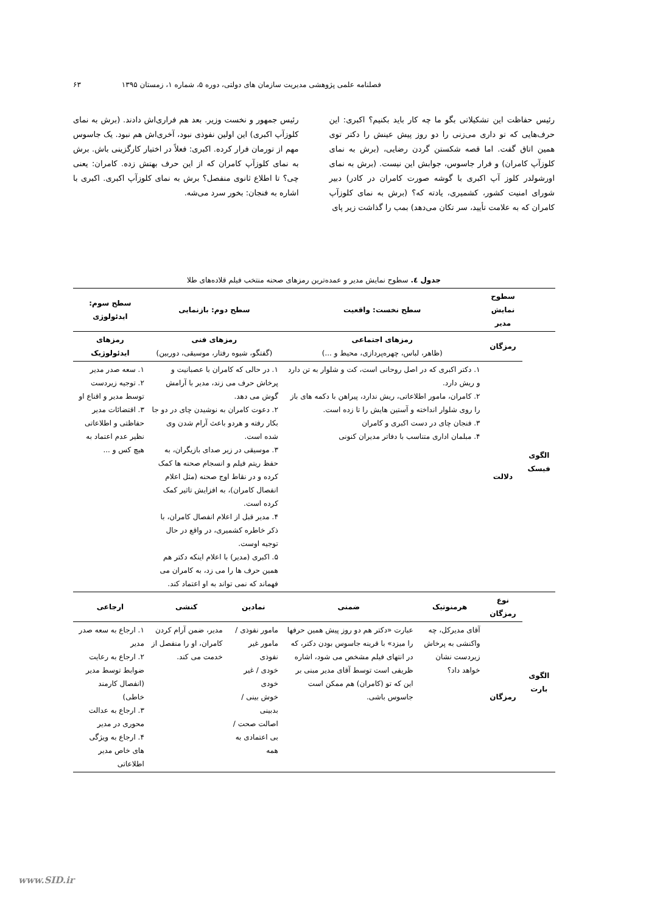فصلنامه علمی پژوهشی مدیریت سازمان های دولتی، دوره ۵، شماره ۱، زمستان ۱۳۹۵ ۶۳
رئیس حفاظت این تشکیلاتی بگو ما چه کار باید بکنیم؟ اکبری: این حرف‌هایی که تو داری می‌زنی را دو روز پیش عینش را دکتر توی همین اتاق گفت. اما قصه شکستن گردن رضایی، (برش به نمای کلوزآپ کامران) و فرار جاسوس، جوابش این نیست. (برش به نمای اورشولدر کلوز آپ اکبری با گوشه صورت کامران در کادر) دبیر شورای امنیت کشور، کشمیری، یادته که؟ (برش به نمای کلوزآپ کامران که به علامت تأیید، سر تکان می‌دهد) بمب را گذاشت زیر پای
رئیس جمهور و نخست وزیر. بعد هم فراری‌اش دادند. (برش به نمای کلوزآپ اکبری) این اولین نفوذی نبود، آخری‌اش هم نبود. یک جاسوس مهم از تورمان فرار کرده. اکبری: فعلاً در اختیار کارگزینی باش. برش به نمای کلوزآپ کامران که از این حرف بهتش زده. کامران: یعنی چی؟ تا اطلاع ثانوی منفصل؟ برش به نمای کلوزآپ اکبری. اکبری با اشاره به فنجان: بخور سرد می‌شه.
جدول ٤. سطوح نمایش مدیر و عمده‌ترین رمزهای صحنه منتخب فیلم قلاده‌های طلا
| | سطوح نمایش مدیر | سطح نخست: واقعیت | | سطح دوم: بازنمایی | | سطح سوم: ایدئولوژی |
| --- | --- | --- | --- | --- | --- | --- |
| الگوی فیسک | رمزگان | رمزهای اجتماعی (ظاهر، لباس، چهره‌پردازی، محیط و ...) | | رمزهای فنی (گفتگو، شیوه رفتار، موسیقی، دوربین) | | رمزهای ایدئولوژیک |
| | دلالت | ۱. دکتر اکبری که در اصل روحانی است، کت و شلوار به تن دارد و ریش دارد. ۲. کامران، مامور اطلاعاتی، ریش ندارد، پیراهن با دکمه های باز را روی شلوار انداخته و آستین هایش را تا زده است. ۳. فنجان چای در دست اکبری و کامران ۴. مبلمان اداری متناسب با دفاتر مدیران کنونی | | ۱. در حالی که کامران با عصبانیت و پرخاش حرف می زند، مدیر با آرامش گوش می دهد. ۲. دعوت کامران به نوشیدن چای در دو جا بکار رفته و هردو باعث آرام شدن وی شده است. ۳. موسیقی در زیر صدای بازیگران، به حفظ ریتم فیلم و انسجام صحنه ها کمک کرده و در نقاط اوج صحنه (مثل اعلام انفصال کامران)، به افزایش تاثیر کمک کرده است. ۴. مدیر قبل از اعلام انفصال کامران، با ذکر خاطره کشمیری، در واقع در حال توجیه اوست. ۵. اکبری (مدیر) با اعلام اینکه دکتر هم همین حرف ها را می زد، به کامران می فهماند که نمی تواند به او اعتماد کند. | | ۱. سعه صدر مدیر ۲. توجیه زیردست توسط مدیر و اقناع او ۳. اقتضائات مدیر حفاظتی و اطلاعاتی نظیر عدم اعتماد به هیچ کس و ... |
| الگوی بارت | نوع رمزگان | هرمنوتیک | ضمنی | نمادین | کنشی | ارجاعی |
| | رمزگان | آقای مدیرکل، چه واکنشی به پرخاش زیردست نشان خواهد داد؟ | عبارت «دکتر هم دو روز پیش همین حرفها را میزد» با قرینه جاسوس بودن دکتر، که در انتهای فیلم مشخص می شود، اشاره ظریفی است توسط آقای مدیر مبنی بر این که تو (کامران) هم ممکن است جاسوس باشی. | مامور نفوذی / مامور غیر نفوذی خودی / غیر خودی خوش بینی / بدبینی اصالت صحت / بی اعتمادی به همه | مدیر، ضمن آرام کردن کامران، او را منفصل از خدمت می کند. | ۱. ارجاع به سعه صدر مدیر ۲. ارجاع به رعایت ضوابط توسط مدیر (انفصال کارمند خاطی) ۳. ارجاع به عدالت محوری در مدیر ۴. ارجاع به ویژگی های خاص مدیر اطلاعاتی |
www.SID.ir